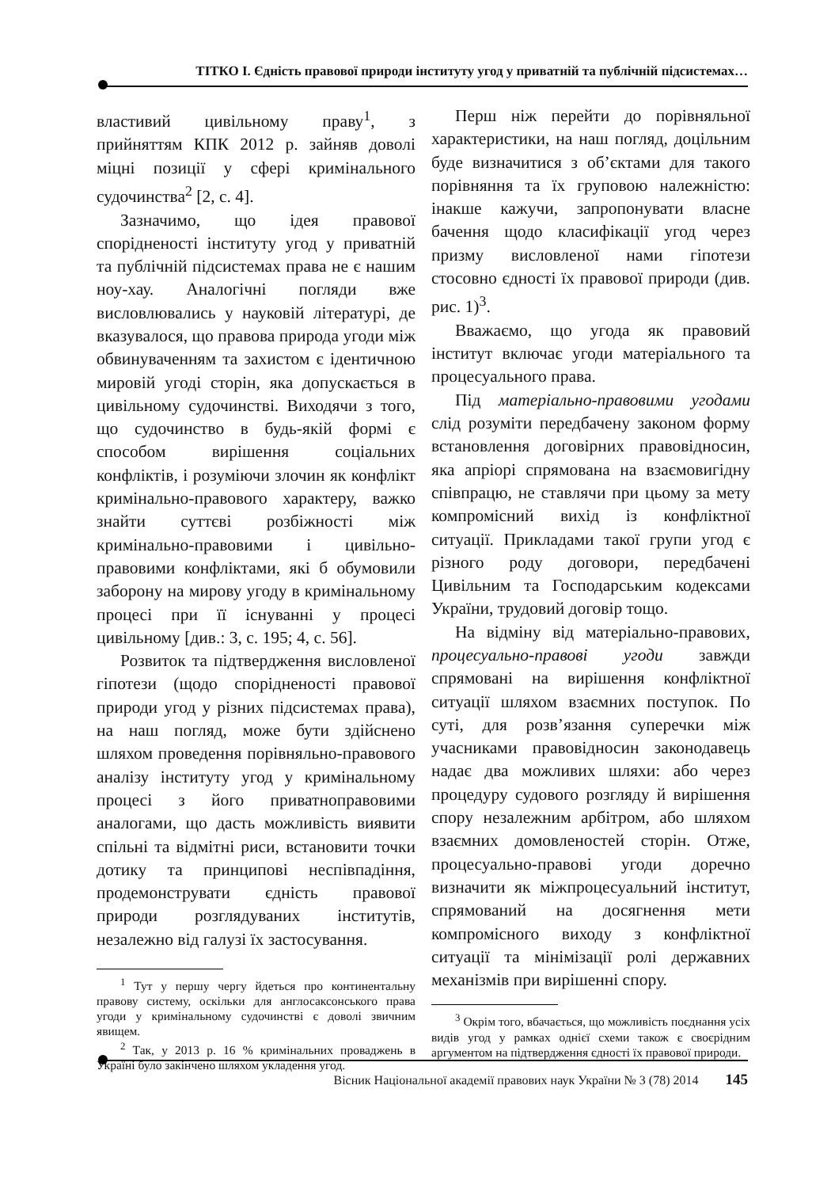ТІТКО І. Єдність правової природи інституту угод у приватній та публічній підсистемах…
властивий цивільному праву<sup>1</sup>, з прийняттям КПК 2012 р. зайняв доволі міцні позиції у сфері кримінального судочинства<sup>2</sup> [2, с. 4].
Зазначимо, що ідея правової спорідненості інституту угод у приватній та публічній підсистемах права не є нашим ноу-хау. Аналогічні погляди вже висловлювались у науковій літературі, де вказувалося, що правова природа угоди між обвинуваченням та захистом є ідентичною мировій угоді сторін, яка допускається в цивільному судочинстві. Виходячи з того, що судочинство в будь-якій формі є способом вирішення соціальних конфліктів, і розуміючи злочин як конфлікт кримінально-правового характеру, важко знайти суттєві розбіжності між кримінально-правовими і цивільно-правовими конфліктами, які б обумовили заборону на мирову угоду в кримінальному процесі при її існуванні у процесі цивільному [див.: 3, с. 195; 4, с. 56].
Розвиток та підтвердження висловленої гіпотези (щодо спорідненості правової природи угод у різних підсистемах права), на наш погляд, може бути здійснено шляхом проведення порівняльно-правового аналізу інституту угод у кримінальному процесі з його приватноправовими аналогами, що дасть можливість виявити спільні та відмітні риси, встановити точки дотику та принципові неспівпадіння, продемонструвати єдність правової природи розглядуваних інститутів, незалежно від галузі їх застосування.
<sup>1</sup> Тут у першу чергу йдеться про континентальну правову систему, оскільки для англосаксонського права угоди у кримінальному судочинстві є доволі звичним явищем.
<sup>2</sup> Так, у 2013 р. 16 % кримінальних проваджень в Україні було закінчено шляхом укладення угод.
Перш ніж перейти до порівняльної характеристики, на наш погляд, доцільним буде визначитися з об’єктами для такого порівняння та їх груповою належністю: інакше кажучи, запропонувати власне бачення щодо класифікації угод через призму висловленої нами гіпотези стосовно єдності їх правової природи (див. рис. 1)<sup>3</sup>.
Вважаємо, що угода як правовий інститут включає угоди матеріального та процесуального права.
Під матеріально-правовими угодами слід розуміти передбачену законом форму встановлення договірних правовідносин, яка апріорі спрямована на взаємовигідну співпрацю, не ставлячи при цьому за мету компромісний вихід із конфліктної ситуації. Прикладами такої групи угод є різного роду договори, передбачені Цивільним та Господарським кодексами України, трудовий договір тощо.
На відміну від матеріально-правових, процесуально-правові угоди завжди спрямовані на вирішення конфліктної ситуації шляхом взаємних поступок. По суті, для розв’язання суперечки між учасниками правовідносин законодавець надає два можливих шляхи: або через процедуру судового розгляду й вирішення спору незалежним арбітром, або шляхом взаємних домовленостей сторін. Отже, процесуально-правові угоди доречно визначити як міжпроцесуальний інститут, спрямований на досягнення мети компромісного виходу з конфліктної ситуації та мінімізації ролі державних механізмів при вирішенні спору.
<sup>3</sup> Окрім того, вбачається, що можливість поєднання усіх видів угод у рамках однієї схеми також є своєрідним аргументом на підтвердження єдності їх правової природи.
Вісник Національної академії правових наук України № 3 (78) 2014 145